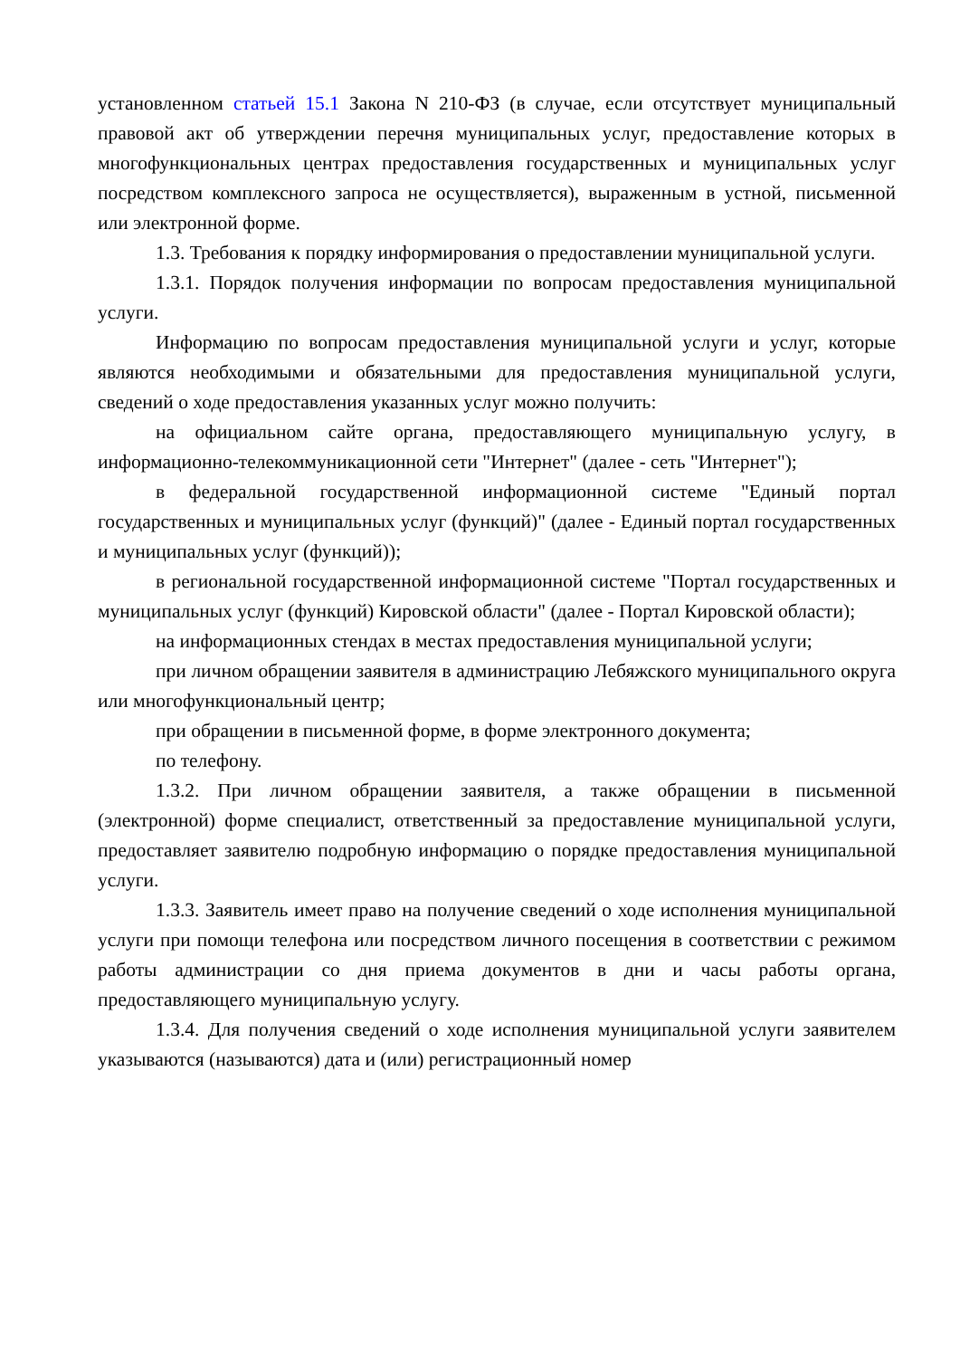установленном статьей 15.1 Закона N 210-ФЗ (в случае, если отсутствует муниципальный правовой акт об утверждении перечня муниципальных услуг, предоставление которых в многофункциональных центрах предоставления государственных и муниципальных услуг посредством комплексного запроса не осуществляется), выраженным в устной, письменной или электронной форме.
1.3. Требования к порядку информирования о предоставлении муниципальной услуги.
1.3.1. Порядок получения информации по вопросам предоставления муниципальной услуги.
Информацию по вопросам предоставления муниципальной услуги и услуг, которые являются необходимыми и обязательными для предоставления муниципальной услуги, сведений о ходе предоставления указанных услуг можно получить:
на официальном сайте органа, предоставляющего муниципальную услугу, в информационно-телекоммуникационной сети "Интернет" (далее - сеть "Интернет");
в федеральной государственной информационной системе "Единый портал государственных и муниципальных услуг (функций)" (далее - Единый портал государственных и муниципальных услуг (функций));
в региональной государственной информационной системе "Портал государственных и муниципальных услуг (функций) Кировской области" (далее - Портал Кировской области);
на информационных стендах в местах предоставления муниципальной услуги;
при личном обращении заявителя в администрацию Лебяжского муниципального округа или многофункциональный центр;
при обращении в письменной форме, в форме электронного документа;
по телефону.
1.3.2. При личном обращении заявителя, а также обращении в письменной (электронной) форме специалист, ответственный за предоставление муниципальной услуги, предоставляет заявителю подробную информацию о порядке предоставления муниципальной услуги.
1.3.3. Заявитель имеет право на получение сведений о ходе исполнения муниципальной услуги при помощи телефона или посредством личного посещения в соответствии с режимом работы администрации со дня приема документов в дни и часы работы органа, предоставляющего муниципальную услугу.
1.3.4. Для получения сведений о ходе исполнения муниципальной услуги заявителем указываются (называются) дата и (или) регистрационный номер